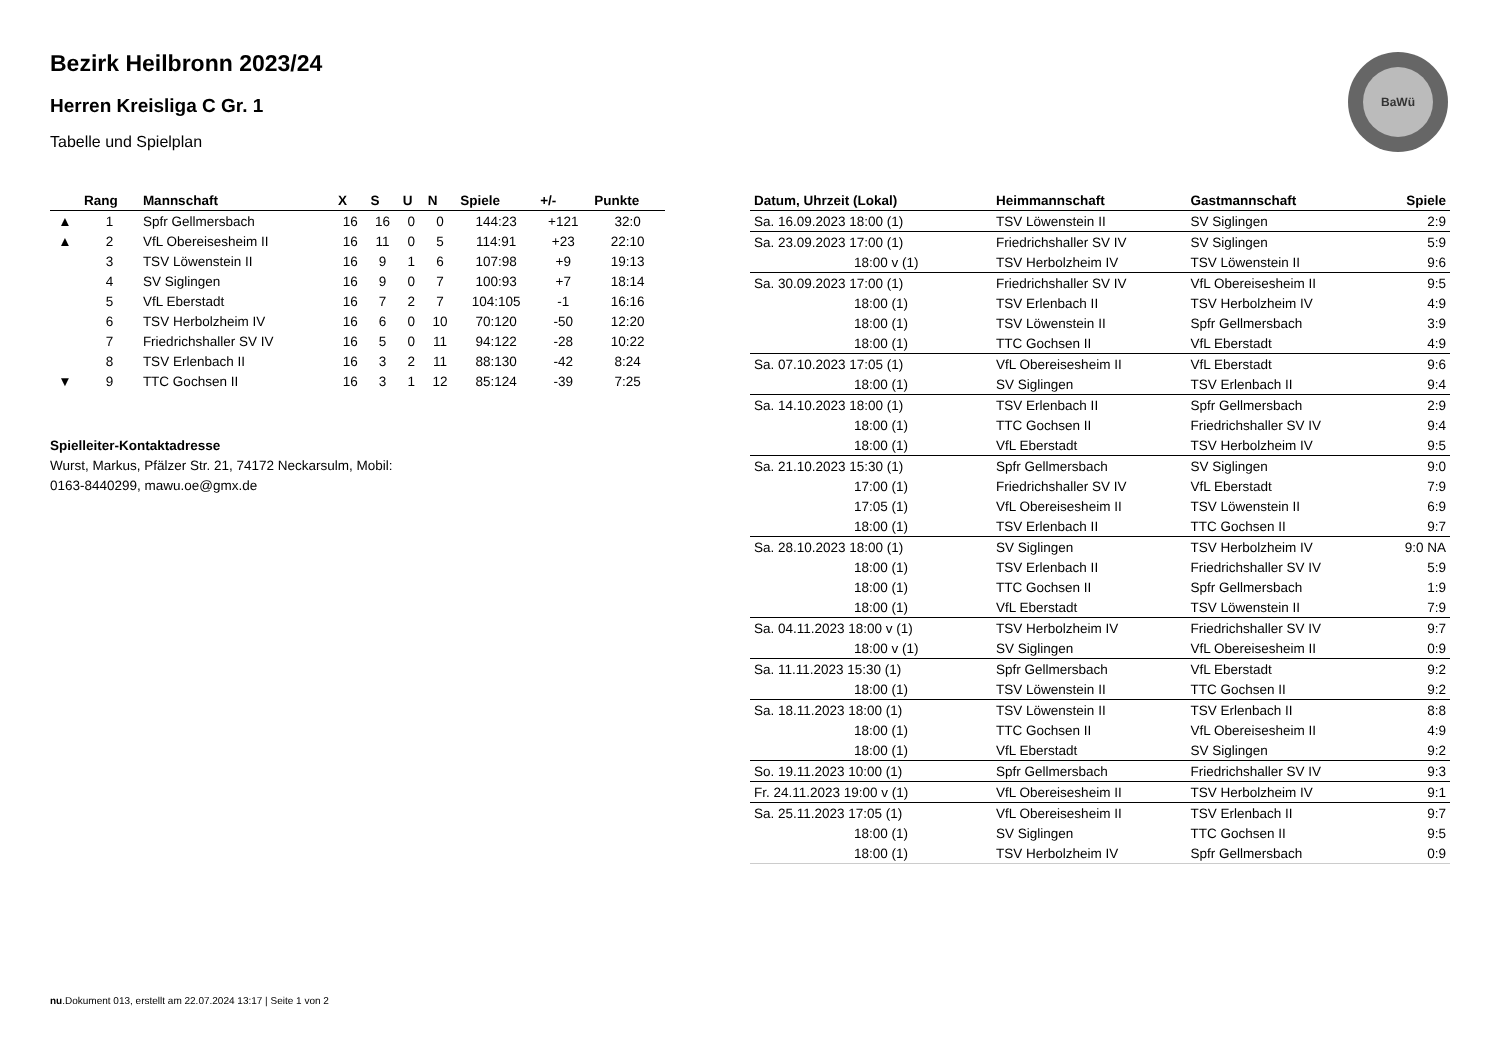BaWü
Bezirk Heilbronn 2023/24
Herren Kreisliga C Gr. 1
Tabelle und Spielplan
| | Rang | Mannschaft | X | S | U | N | Spiele | +/- | Punkte |
| --- | --- | --- | --- | --- | --- | --- | --- | --- | --- |
| ▲ | 1 | Spfr Gellmersbach | 16 | 16 | 0 | 0 | 144:23 | +121 | 32:0 |
| ▲ | 2 | VfL Obereisesheim II | 16 | 11 | 0 | 5 | 114:91 | +23 | 22:10 |
| | 3 | TSV Löwenstein II | 16 | 9 | 1 | 6 | 107:98 | +9 | 19:13 |
| | 4 | SV Siglingen | 16 | 9 | 0 | 7 | 100:93 | +7 | 18:14 |
| | 5 | VfL Eberstadt | 16 | 7 | 2 | 7 | 104:105 | -1 | 16:16 |
| | 6 | TSV Herbolzheim IV | 16 | 6 | 0 | 10 | 70:120 | -50 | 12:20 |
| | 7 | Friedrichshaller SV IV | 16 | 5 | 0 | 11 | 94:122 | -28 | 10:22 |
| | 8 | TSV Erlenbach II | 16 | 3 | 2 | 11 | 88:130 | -42 | 8:24 |
| ▼ | 9 | TTC Gochsen II | 16 | 3 | 1 | 12 | 85:124 | -39 | 7:25 |
Spielleiter-Kontaktadresse
Wurst, Markus, Pfälzer Str. 21, 74172 Neckarsulm, Mobil:
0163-8440299, mawu.oe@gmx.de
| Datum, Uhrzeit (Lokal) | Heimmannschaft | Gastmannschaft | Spiele |
| --- | --- | --- | --- |
| Sa. 16.09.2023 18:00 (1) | TSV Löwenstein II | SV Siglingen | 2:9 |
| Sa. 23.09.2023 17:00 (1) | Friedrichshaller SV IV | SV Siglingen | 5:9 |
| 18:00 v (1) | TSV Herbolzheim IV | TSV Löwenstein II | 9:6 |
| Sa. 30.09.2023 17:00 (1) | Friedrichshaller SV IV | VfL Obereisesheim II | 9:5 |
| 18:00 (1) | TSV Erlenbach II | TSV Herbolzheim IV | 4:9 |
| 18:00 (1) | TSV Löwenstein II | Spfr Gellmersbach | 3:9 |
| 18:00 (1) | TTC Gochsen II | VfL Eberstadt | 4:9 |
| Sa. 07.10.2023 17:05 (1) | VfL Obereisesheim II | VfL Eberstadt | 9:6 |
| 18:00 (1) | SV Siglingen | TSV Erlenbach II | 9:4 |
| Sa. 14.10.2023 18:00 (1) | TSV Erlenbach II | Spfr Gellmersbach | 2:9 |
| 18:00 (1) | TTC Gochsen II | Friedrichshaller SV IV | 9:4 |
| 18:00 (1) | VfL Eberstadt | TSV Herbolzheim IV | 9:5 |
| Sa. 21.10.2023 15:30 (1) | Spfr Gellmersbach | SV Siglingen | 9:0 |
| 17:00 (1) | Friedrichshaller SV IV | VfL Eberstadt | 7:9 |
| 17:05 (1) | VfL Obereisesheim II | TSV Löwenstein II | 6:9 |
| 18:00 (1) | TSV Erlenbach II | TTC Gochsen II | 9:7 |
| Sa. 28.10.2023 18:00 (1) | SV Siglingen | TSV Herbolzheim IV | 9:0 NA |
| 18:00 (1) | TSV Erlenbach II | Friedrichshaller SV IV | 5:9 |
| 18:00 (1) | TTC Gochsen II | Spfr Gellmersbach | 1:9 |
| 18:00 (1) | VfL Eberstadt | TSV Löwenstein II | 7:9 |
| Sa. 04.11.2023 18:00 v (1) | TSV Herbolzheim IV | Friedrichshaller SV IV | 9:7 |
| 18:00 v (1) | SV Siglingen | VfL Obereisesheim II | 0:9 |
| Sa. 11.11.2023 15:30 (1) | Spfr Gellmersbach | VfL Eberstadt | 9:2 |
| 18:00 (1) | TSV Löwenstein II | TTC Gochsen II | 9:2 |
| Sa. 18.11.2023 18:00 (1) | TSV Löwenstein II | TSV Erlenbach II | 8:8 |
| 18:00 (1) | TTC Gochsen II | VfL Obereisesheim II | 4:9 |
| 18:00 (1) | VfL Eberstadt | SV Siglingen | 9:2 |
| So. 19.11.2023 10:00 (1) | Spfr Gellmersbach | Friedrichshaller SV IV | 9:3 |
| Fr. 24.11.2023 19:00 v (1) | VfL Obereisesheim II | TSV Herbolzheim IV | 9:1 |
| Sa. 25.11.2023 17:05 (1) | VfL Obereisesheim II | TSV Erlenbach II | 9:7 |
| 18:00 (1) | SV Siglingen | TTC Gochsen II | 9:5 |
| 18:00 (1) | TSV Herbolzheim IV | Spfr Gellmersbach | 0:9 |
nu.Dokument 013, erstellt am 22.07.2024 13:17 | Seite 1 von 2